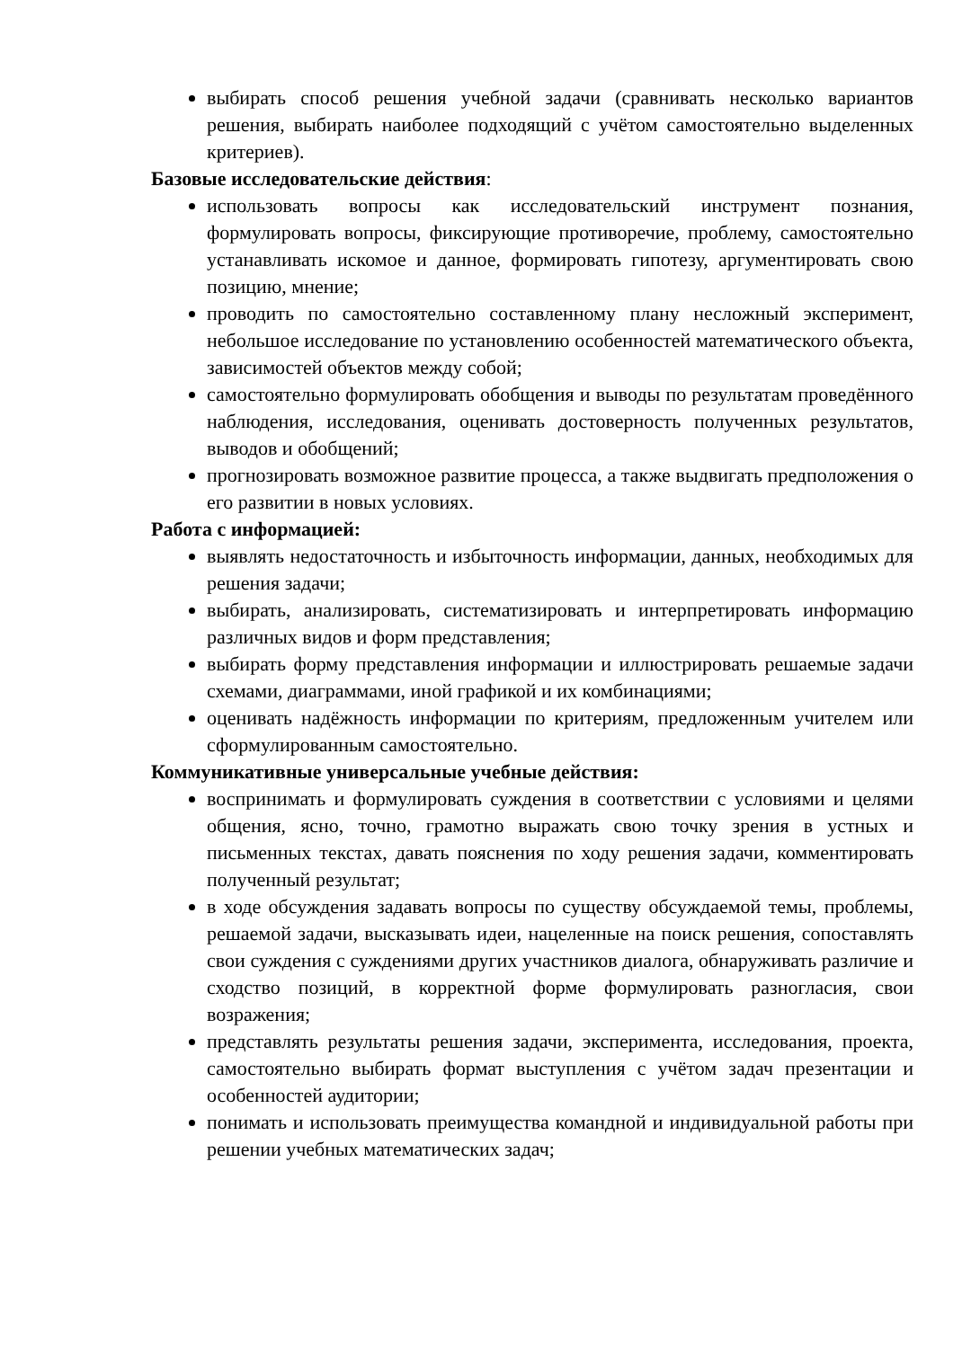выбирать способ решения учебной задачи (сравнивать несколько вариантов решения, выбирать наиболее подходящий с учётом самостоятельно выделенных критериев).
Базовые исследовательские действия:
использовать вопросы как исследовательский инструмент познания, формулировать вопросы, фиксирующие противоречие, проблему, самостоятельно устанавливать искомое и данное, формировать гипотезу, аргументировать свою позицию, мнение;
проводить по самостоятельно составленному плану несложный эксперимент, небольшое исследование по установлению особенностей математического объекта, зависимостей объектов между собой;
самостоятельно формулировать обобщения и выводы по результатам проведённого наблюдения, исследования, оценивать достоверность полученных результатов, выводов и обобщений;
прогнозировать возможное развитие процесса, а также выдвигать предположения о его развитии в новых условиях.
Работа с информацией:
выявлять недостаточность и избыточность информации, данных, необходимых для решения задачи;
выбирать, анализировать, систематизировать и интерпретировать информацию различных видов и форм представления;
выбирать форму представления информации и иллюстрировать решаемые задачи схемами, диаграммами, иной графикой и их комбинациями;
оценивать надёжность информации по критериям, предложенным учителем или сформулированным самостоятельно.
Коммуникативные универсальные учебные действия:
воспринимать и формулировать суждения в соответствии с условиями и целями общения, ясно, точно, грамотно выражать свою точку зрения в устных и письменных текстах, давать пояснения по ходу решения задачи, комментировать полученный результат;
в ходе обсуждения задавать вопросы по существу обсуждаемой темы, проблемы, решаемой задачи, высказывать идеи, нацеленные на поиск решения, сопоставлять свои суждения с суждениями других участников диалога, обнаруживать различие и сходство позиций, в корректной форме формулировать разногласия, свои возражения;
представлять результаты решения задачи, эксперимента, исследования, проекта, самостоятельно выбирать формат выступления с учётом задач презентации и особенностей аудитории;
понимать и использовать преимущества командной и индивидуальной работы при решении учебных математических задач;